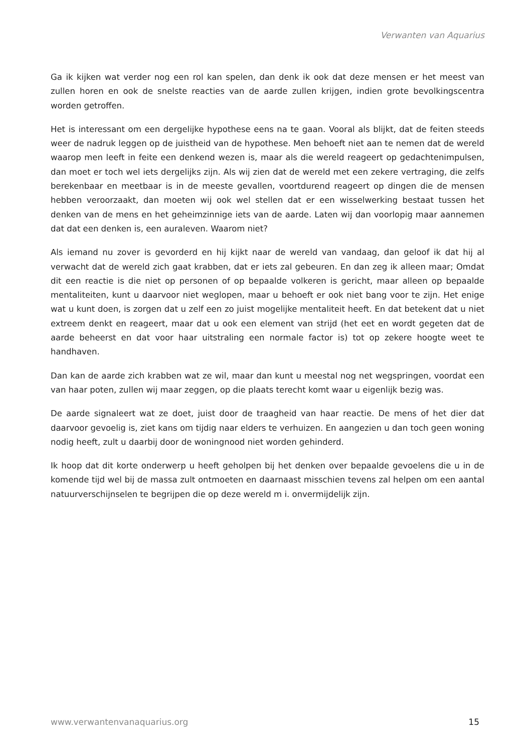Verwanten van Aquarius
Ga ik kijken wat verder nog een rol kan spelen, dan denk ik ook dat deze mensen er het meest van zullen horen en ook de snelste reacties van de aarde zullen krijgen, indien grote bevolkingscentra worden getroffen.
Het is interessant om een dergelijke hypothese eens na te gaan. Vooral als blijkt, dat de feiten steeds weer de nadruk leggen op de juistheid van de hypothese. Men behoeft niet aan te nemen dat de wereld waarop men leeft in feite een denkend wezen is, maar als die wereld reageert op gedachtenimpulsen, dan moet er toch wel iets dergelijks zijn. Als wij zien dat de wereld met een zekere vertraging, die zelfs berekenbaar en meetbaar is in de meeste gevallen, voortdurend reageert op dingen die de mensen hebben veroorzaakt, dan moeten wij ook wel stellen dat er een wisselwerking bestaat tussen het denken van de mens en het geheimzinnige iets van de aarde. Laten wij dan voorlopig maar aannemen dat dat een denken is, een auraleven. Waarom niet?
Als iemand nu zover is gevorderd en hij kijkt naar de wereld van vandaag, dan geloof ik dat hij al verwacht dat de wereld zich gaat krabben, dat er iets zal gebeuren. En dan zeg ik alleen maar; Omdat dit een reactie is die niet op personen of op bepaalde volkeren is gericht, maar alleen op bepaalde mentaliteiten, kunt u daarvoor niet weglopen, maar u behoeft er ook niet bang voor te zijn. Het enige wat u kunt doen, is zorgen dat u zelf een zo juist mogelijke mentaliteit heeft. En dat betekent dat u niet extreem denkt en reageert, maar dat u ook een element van strijd (het eet en wordt gegeten dat de aarde beheerst en dat voor haar uitstraling een normale factor is) tot op zekere hoogte weet te handhaven.
Dan kan de aarde zich krabben wat ze wil, maar dan kunt u meestal nog net wegspringen, voordat een van haar poten, zullen wij maar zeggen, op die plaats terecht komt waar u eigenlijk bezig was.
De aarde signaleert wat ze doet, juist door de traagheid van haar reactie. De mens of het dier dat daarvoor gevoelig is, ziet kans om tijdig naar elders te verhuizen. En aangezien u dan toch geen woning nodig heeft, zult u daarbij door de woningnood niet worden gehinderd.
Ik hoop dat dit korte onderwerp u heeft geholpen bij het denken over bepaalde gevoelens die u in de komende tijd wel bij de massa zult ontmoeten en daarnaast misschien tevens zal helpen om een aantal natuurverschijnselen te begrijpen die op deze wereld m i. onvermijdelijk zijn.
www.verwantenvanaquarius.org 15